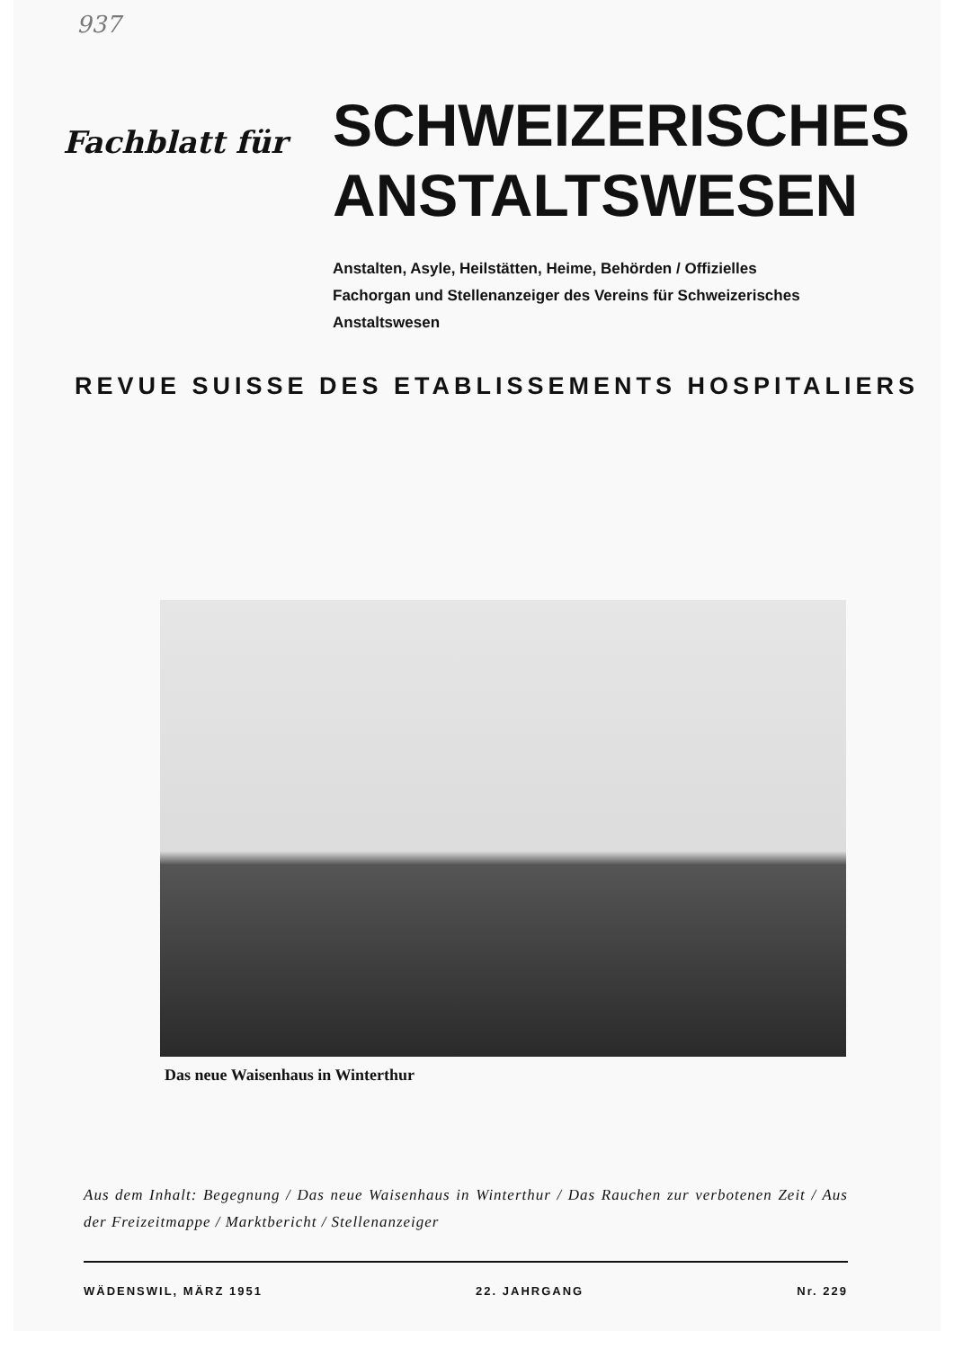937
Fachblatt für
SCHWEIZERISCHES
ANSTALTSWESEN
Anstalten, Asyle, Heilstätten, Heime, Behörden / Offizielles Fachorgan und Stellenanzeiger des Vereins für Schweizerisches Anstaltswesen
REVUE SUISSE DES ETABLISSEMENTS HOSPITALIERS
Das neue Waisenhaus in Winterthur
Aus dem Inhalt: Begegnung / Das neue Waisenhaus in Winterthur / Das Rauchen zur verbotenen Zeit / Aus der Freizeitmappe / Marktbericht / Stellenanzeiger
WÄDENSWIL, MÄRZ 1951 22. JAHRGANG Nr. 229